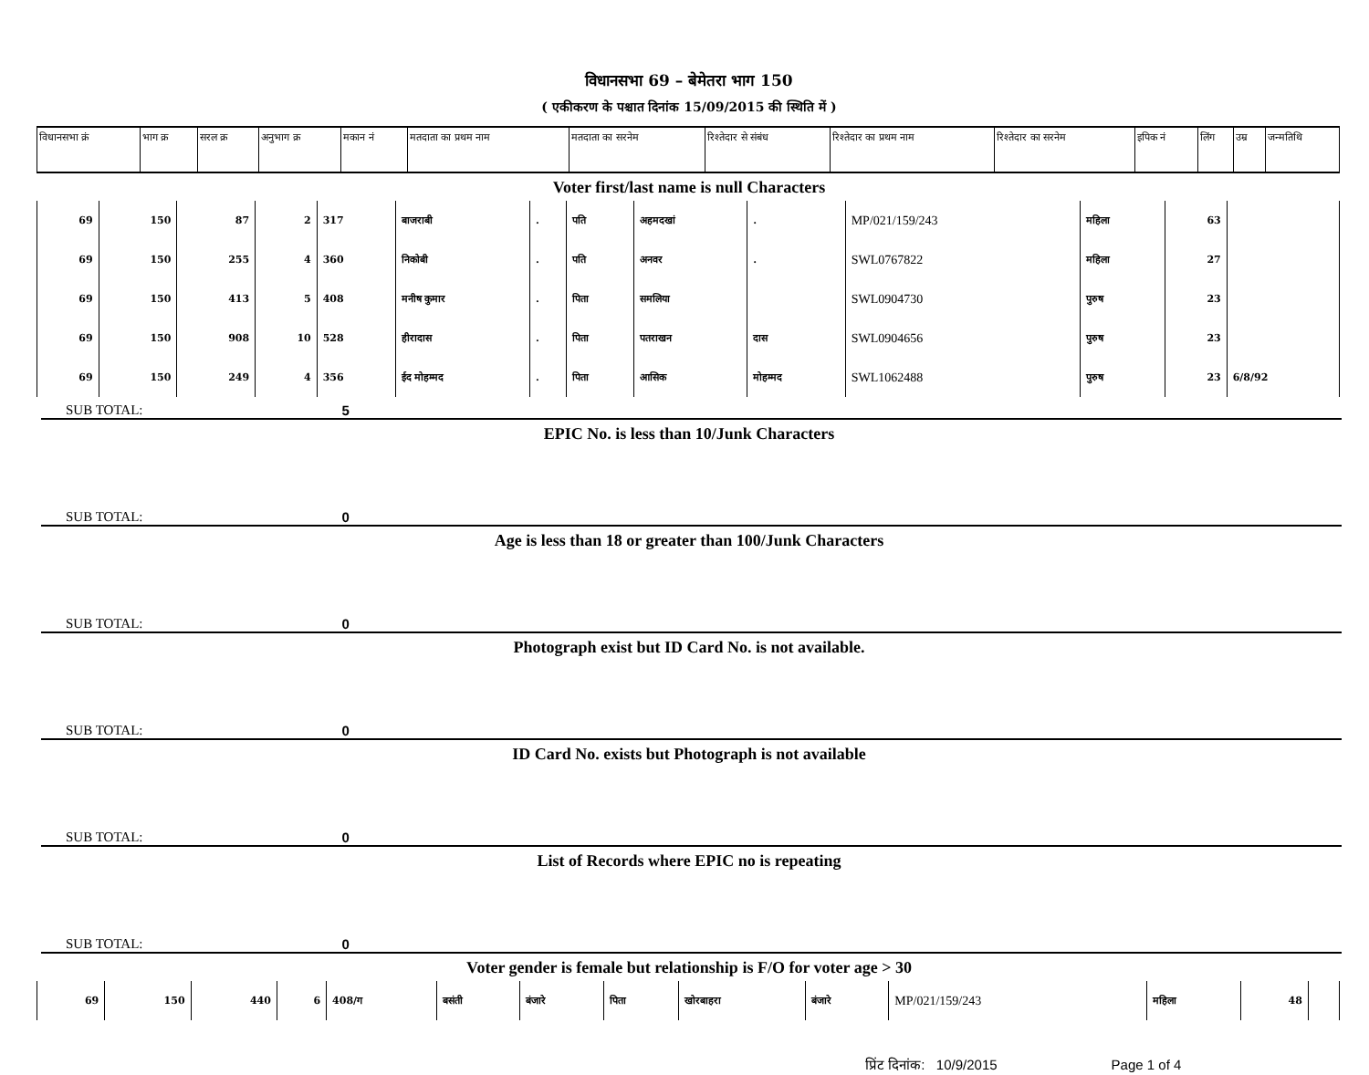विधानसभा 69 – बेमेतरा भाग 150
( एकीकरण के पश्चात दिनांक 15/09/2015 की स्थिति में )
| विधानसभा क्रं | भाग क्र | सरल क्र | अनुभाग क्र | मकान नं | मतदाता का प्रथम नाम | मतदाता का सरनेम | रिश्तेदार से संबंध | रिश्तेदार का प्रथम नाम | रिश्तेदार का सरनेम | इपिक नं | लिंग | उम्र | जन्मतिथि |
| --- | --- | --- | --- | --- | --- | --- | --- | --- | --- | --- | --- | --- | --- |
Voter first/last name is null Characters
| 69 | 150 | 87 | 2 | 317 | बाजराबी | . | पति | अहमदखां | . | MP/021/159/243 | महिला | 63 | |
| 69 | 150 | 255 | 4 | 360 | निकोबी | . | पति | अनवर | . | SWL0767822 | महिला | 27 | |
| 69 | 150 | 413 | 5 | 408 | मनीष कुमार | . | पिता | समलिया | | SWL0904730 | पुरुष | 23 | |
| 69 | 150 | 908 | 10 | 528 | हीरादास | . | पिता | पतराखन | दास | SWL0904656 | पुरुष | 23 | |
| 69 | 150 | 249 | 4 | 356 | ईद मोहम्मद | . | पिता | आसिक | मोहम्मद | SWL1062488 | पुरुष | 23 | 6/8/92 |
SUB TOTAL: 5
EPIC No. is less than 10/Junk Characters
SUB TOTAL: 0
Age is less than 18 or greater than 100/Junk Characters
SUB TOTAL: 0
Photograph exist but ID Card No. is not available.
SUB TOTAL: 0
ID Card No. exists but Photograph is not available
SUB TOTAL: 0
List of Records where EPIC no is repeating
SUB TOTAL: 0
Voter gender is female but relationship is F/O for voter age > 30
| 69 | 150 | 440 | 6 | 408/ग | बसंती | बंजारे | पिता | खोरबाहरा | बंजारे | MP/021/159/243 | महिला | 48 | |
प्रिंट दिनांक: 10/9/2015 Page 1 of 4